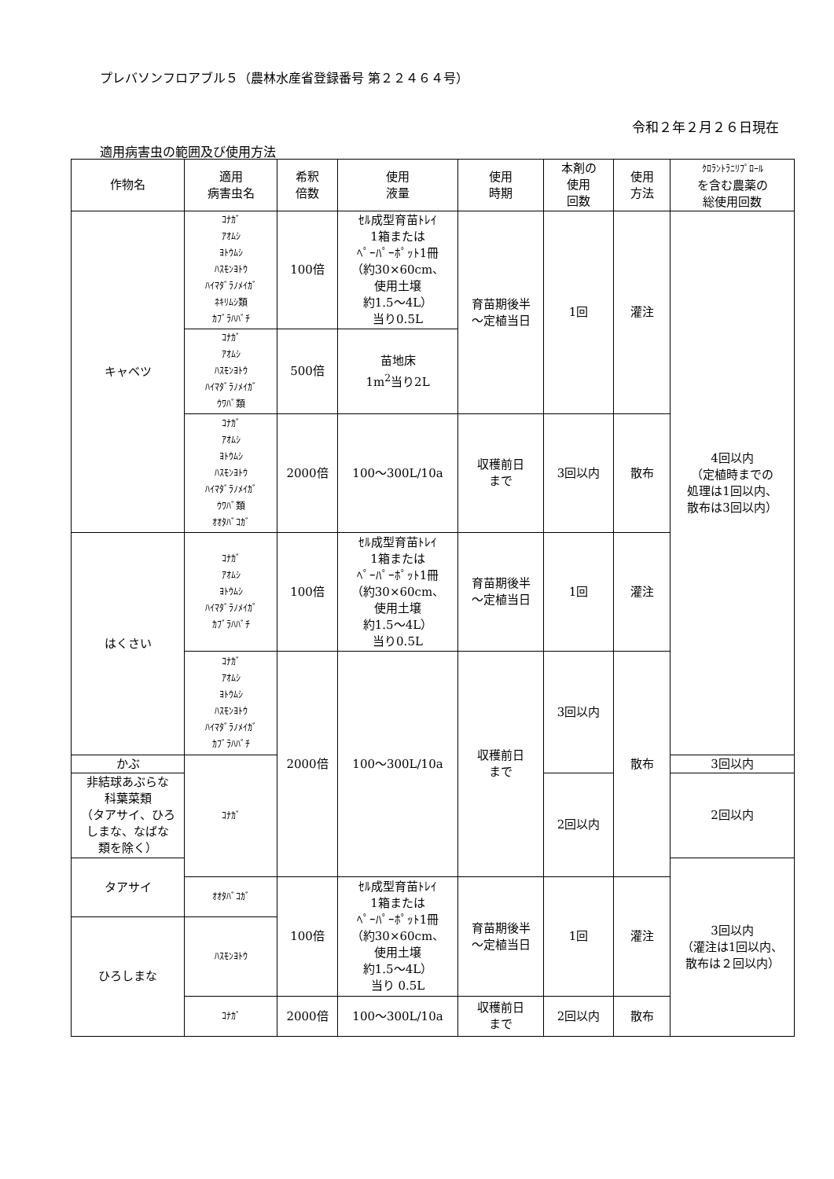プレバソンフロアブル５（農林水産省登録番号 第２２４６４号）
令和２年２月２６日現在
適用病害虫の範囲及び使用方法
| 作物名 | 適用 病害虫名 | 希釈 倍数 | 使用 液量 | 使用 時期 | 本剤の 使用 回数 | 使用 方法 | ｸﾛﾗﾝﾄﾗﾆﾘﾌﾟﾛｰﾙ を含む農薬の 総使用回数 |
| --- | --- | --- | --- | --- | --- | --- | --- |
| キャベツ | ｺﾅｶﾞ ｱｵﾑｼ ﾖﾄｳﾑｼ ﾊｽﾓﾝﾖﾄｳ ﾊｲﾏﾀﾞﾗﾉﾒｲｶﾞ ﾈｷﾘﾑｼ類 ｶﾌﾞﾗﾊﾊﾞﾁ | 100倍 | ｾﾙ成型育苗ﾄﾚｲ 1箱または ﾍﾟｰﾊﾟｰﾎﾟｯﾄ1冊 （約30×60cm、 使用土壌 約1.5～4L） 当り0.5L | 育苗期後半 ～定植当日 | 1回 | 灌注 | 4回以内 （定植時までの 処理は1回以内、 散布は3回以内） |
| | ｺﾅｶﾞ ｱｵﾑｼ ﾊｽﾓﾝﾖﾄｳ ﾊｲﾏﾀﾞﾗﾉﾒｲｶﾞ ｳﾜﾊﾞ類 | 500倍 | 苗地床 1m<sup>2</sup>当り2L | | | | |
| | ｺﾅｶﾞ ｱｵﾑｼ ﾖﾄｳﾑｼ ﾊｽﾓﾝﾖﾄｳ ﾊｲﾏﾀﾞﾗﾉﾒｲｶﾞ ｳﾜﾊﾞ類 ｵｵﾀﾊﾞｺｶﾞ | 2000倍 | 100～300L/10a | 収穫前日 まで | 3回以内 | 散布 | |
| はくさい | ｺﾅｶﾞ ｱｵﾑｼ ﾖﾄｳﾑｼ ﾊｲﾏﾀﾞﾗﾉﾒｲｶﾞ ｶﾌﾞﾗﾊﾊﾞﾁ | 100倍 | ｾﾙ成型育苗ﾄﾚｲ 1箱または ﾍﾟｰﾊﾟｰﾎﾟｯﾄ1冊 （約30×60cm、 使用土壌 約1.5～4L） 当り0.5L | 育苗期後半 ～定植当日 | 1回 | 灌注 | |
| | ｺﾅｶﾞ ｱｵﾑｼ ﾖﾄｳﾑｼ ﾊｽﾓﾝﾖﾄｳ ﾊｲﾏﾀﾞﾗﾉﾒｲｶﾞ ｶﾌﾞﾗﾊﾊﾞﾁ | 2000倍 | 100～300L/10a | 収穫前日 まで | 3回以内 | 散布 | |
| かぶ | ｺﾅｶﾞ | | | | | | 3回以内 |
| 非結球あぶらな 科葉菜類 （タアサイ、ひろ しまな、なばな 類を除く） | | | | | 2回以内 | | 2回以内 |
| タアサイ | | | | | | | 3回以内 （灌注は1回以内、 散布は２回以内） |
| | ｵｵﾀﾊﾞｺｶﾞ | 100倍 | ｾﾙ成型育苗ﾄﾚｲ 1箱または ﾍﾟｰﾊﾟｰﾎﾟｯﾄ1冊 （約30×60cm、 使用土壌 約1.5～4L） 当り 0.5L | 育苗期後半 ～定植当日 | 1回 | 灌注 | |
| ひろしまな | ﾊｽﾓﾝﾖﾄｳ | | | | | | |
| | ｺﾅｶﾞ | 2000倍 | 100～300L/10a | 収穫前日 まで | 2回以内 | 散布 | |